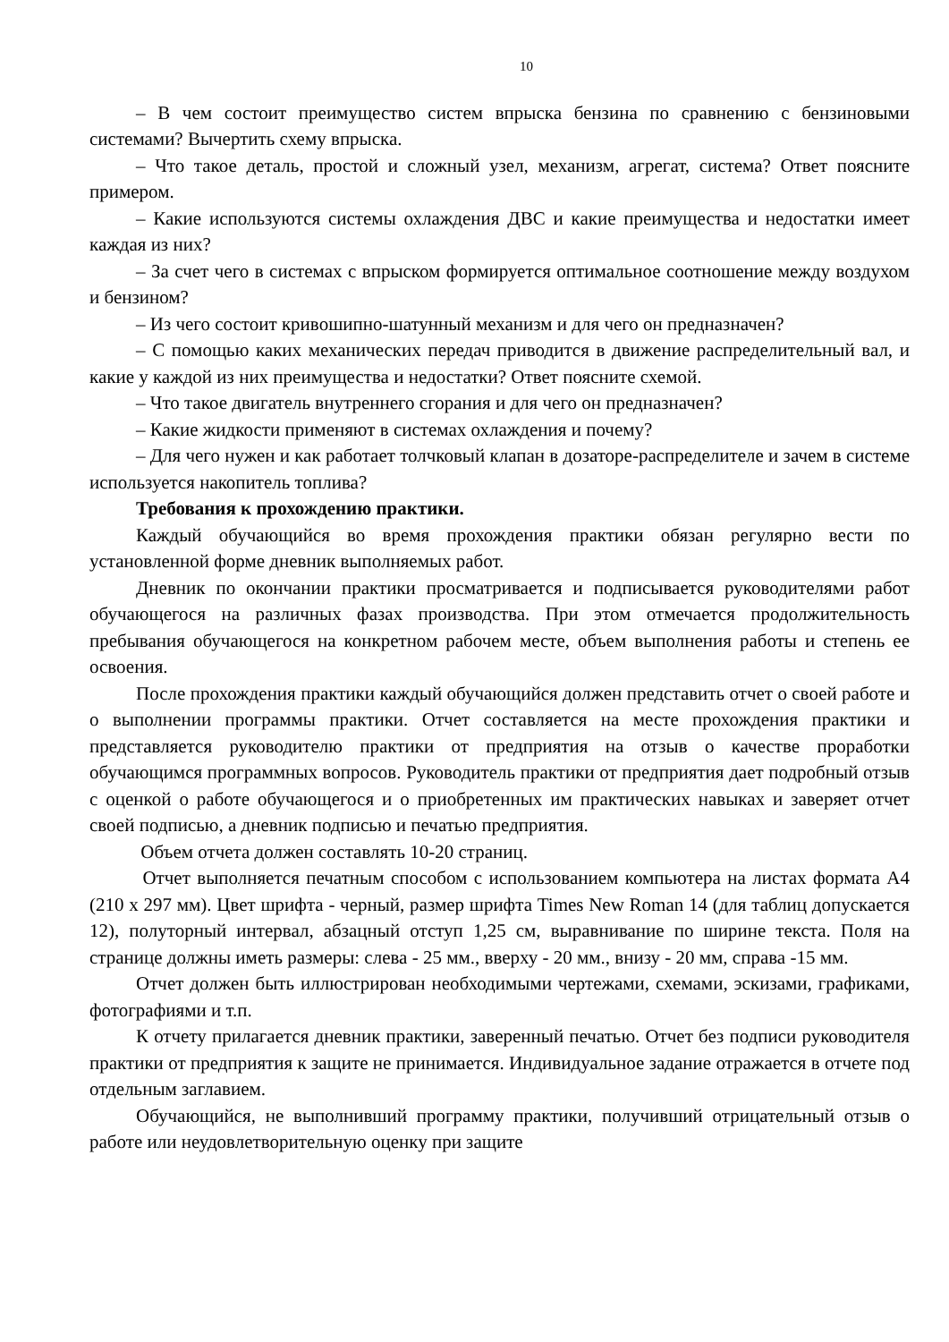10
– В чем состоит преимущество систем впрыска бензина по сравнению с бензиновыми системами? Вычертить схему впрыска.
– Что такое деталь, простой и сложный узел, механизм, агрегат, система? Ответ поясните примером.
– Какие используются системы охлаждения ДВС и какие преимущества и недостатки имеет каждая из них?
– За счет чего в системах с впрыском формируется оптимальное соотношение между воздухом и бензином?
– Из чего состоит кривошипно-шатунный механизм и для чего он предназначен?
– С помощью каких механических передач приводится в движение распределительный вал, и какие у каждой из них преимущества и недостатки? Ответ поясните схемой.
– Что такое двигатель внутреннего сгорания и для чего он предназначен?
– Какие жидкости применяют в системах охлаждения и почему?
– Для чего нужен и как работает толчковый клапан в дозаторе-распределителе и зачем в системе используется накопитель топлива?
Требования к прохождению практики.
Каждый обучающийся во время прохождения практики обязан регулярно вести по установленной форме дневник выполняемых работ.
Дневник по окончании практики просматривается и подписывается руководителями работ обучающегося на различных фазах производства. При этом отмечается продолжительность пребывания обучающегося на конкретном рабочем месте, объем выполнения работы и степень ее освоения.
После прохождения практики каждый обучающийся должен представить отчет о своей работе и о выполнении программы практики. Отчет составляется на месте прохождения практики и представляется руководителю практики от предприятия на отзыв о качестве проработки обучающимся программных вопросов. Руководитель практики от предприятия дает подробный отзыв с оценкой о работе обучающегося и о приобретенных им практических навыках и заверяет отчет своей подписью, а дневник подписью и печатью предприятия.
Объем отчета должен составлять 10-20 страниц.
Отчет выполняется печатным способом с использованием компьютера на листах формата А4 (210 х 297 мм). Цвет шрифта - черный, размер шрифта Times New Roman 14 (для таблиц допускается 12), полуторный интервал, абзацный отступ 1,25 см, выравнивание по ширине текста. Поля на странице должны иметь размеры: слева - 25 мм., вверху - 20 мм., внизу - 20 мм, справа -15 мм.
Отчет должен быть иллюстрирован необходимыми чертежами, схемами, эскизами, графиками, фотографиями и т.п.
К отчету прилагается дневник практики, заверенный печатью. Отчет без подписи руководителя практики от предприятия к защите не принимается. Индивидуальное задание отражается в отчете под отдельным заглавием.
Обучающийся, не выполнивший программу практики, получивший отрицательный отзыв о работе или неудовлетворительную оценку при защите